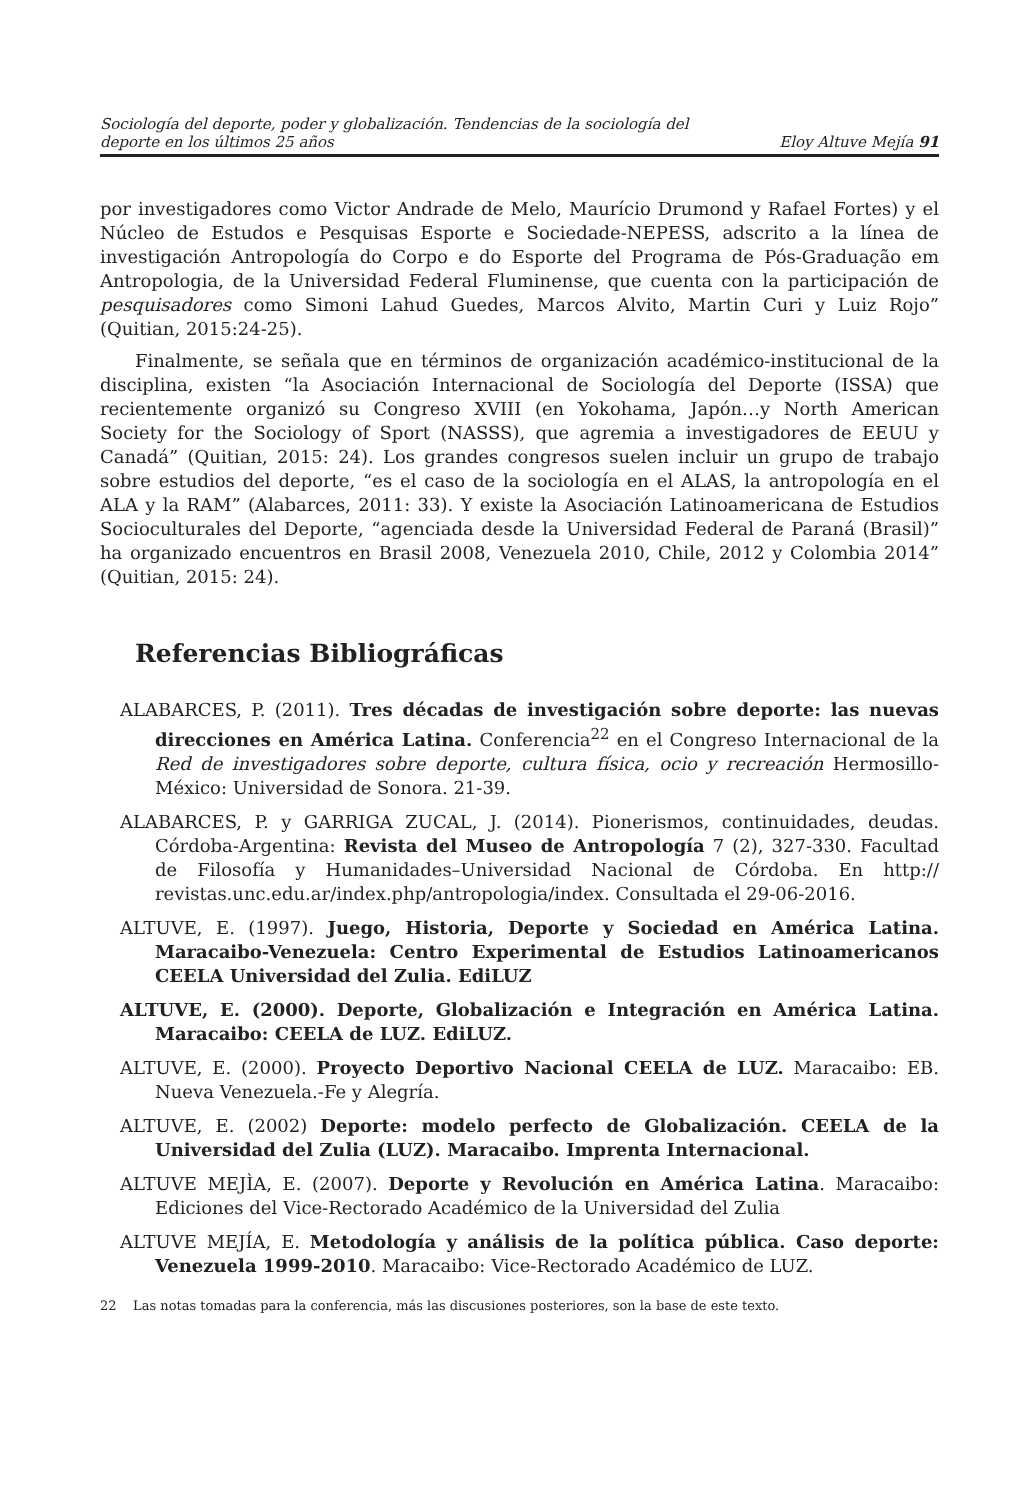Sociología del deporte, poder y globalización. Tendencias de la sociología del
deporte en los últimos 25 años
Eloy Altuve Mejía 91
por investigadores como Victor Andrade de Melo, Maurício Drumond y Rafael Fortes) y el Núcleo de Estudos e Pesquisas Esporte e Sociedade-NEPESS, adscrito a la línea de investigación Antropología do Corpo e do Esporte del Programa de Pós-Graduação em Antropologia, de la Universidad Federal Fluminense, que cuenta con la participación de pesquisadores como Simoni Lahud Guedes, Marcos Alvito, Martin Curi y Luiz Rojo” (Quitian, 2015:24-25).
Finalmente, se señala que en términos de organización académico-institucional de la disciplina, existen “la Asociación Internacional de Sociología del Deporte (ISSA) que recientemente organizó su Congreso XVIII (en Yokohama, Japón…y North American Society for the Sociology of Sport (NASSS), que agremia a investigadores de EEUU y Canadá” (Quitian, 2015: 24). Los grandes congresos suelen incluir un grupo de trabajo sobre estudios del deporte, “es el caso de la sociología en el ALAS, la antropología en el ALA y la RAM” (Alabarces, 2011: 33). Y existe la Asociación Latinoamericana de Estudios Socioculturales del Deporte, “agenciada desde la Universidad Federal de Paraná (Brasil)” ha organizado encuentros en Brasil 2008, Venezuela 2010, Chile, 2012 y Colombia 2014” (Quitian, 2015: 24).
Referencias Bibliográficas
ALABARCES, P. (2011). Tres décadas de investigación sobre deporte: las nuevas direcciones en América Latina. Conferencia<sup>22</sup> en el Congreso Internacional de la Red de investigadores sobre deporte, cultura física, ocio y recreación Hermosillo-México: Universidad de Sonora. 21-39.
ALABARCES, P. y GARRIGA ZUCAL, J. (2014). Pionerismos, continuidades, deudas. Córdoba-Argentina: Revista del Museo de Antropología 7 (2), 327-330. Facultad de Filosofía y Humanidades–Universidad Nacional de Córdoba. En http:// revistas.unc.edu.ar/index.php/antropologia/index. Consultada el 29-06-2016.
ALTUVE, E. (1997). Juego, Historia, Deporte y Sociedad en América Latina. Maracaibo-Venezuela: Centro Experimental de Estudios Latinoamericanos CEELA Universidad del Zulia. EdiLUZ
ALTUVE, E. (2000). Deporte, Globalización e Integración en América Latina. Maracaibo: CEELA de LUZ. EdiLUZ.
ALTUVE, E. (2000). Proyecto Deportivo Nacional CEELA de LUZ. Maracaibo: EB. Nueva Venezuela.-Fe y Alegría.
ALTUVE, E. (2002) Deporte: modelo perfecto de Globalización. CEELA de la Universidad del Zulia (LUZ). Maracaibo. Imprenta Internacional.
ALTUVE MEJÌA, E. (2007). Deporte y Revolución en América Latina. Maracaibo: Ediciones del Vice-Rectorado Académico de la Universidad del Zulia
ALTUVE MEJÍA, E. Metodología y análisis de la política pública. Caso deporte: Venezuela 1999-2010. Maracaibo: Vice-Rectorado Académico de LUZ.
22 Las notas tomadas para la conferencia, más las discusiones posteriores, son la base de este texto.